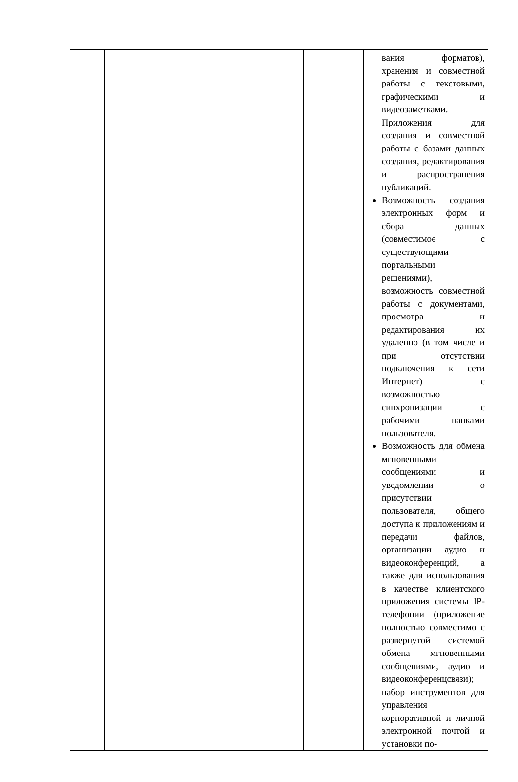| | | | вания форматов), хранения и совместной работы с текстовыми, графическими и видеозаметками. Приложения для создания и совместной работы с базами данных создания, редактирования и распространения публикаций. Возможность создания электронных форм и сбора данных (совместимое с существующими портальными решениями), возможность совместной работы с документами, просмотра и редактирования их удаленно (в том числе и при отсутствии подключения к сети Интернет) с возможностью синхронизации с рабочими папками пользователя. Возможность для обмена мгновенными сообщениями и уведомлении о присутствии пользователя, общего доступа к приложениям и передачи файлов, организации аудио и видеоконференций, а также для использования в качестве клиентского приложения системы IP-телефонии (приложение полностью совместимо с развернутой системой обмена мгновенными сообщениями, аудио и видеоконференцсвязи); набор инструментов для управления корпоративной и личной электронной почтой и установки по- |